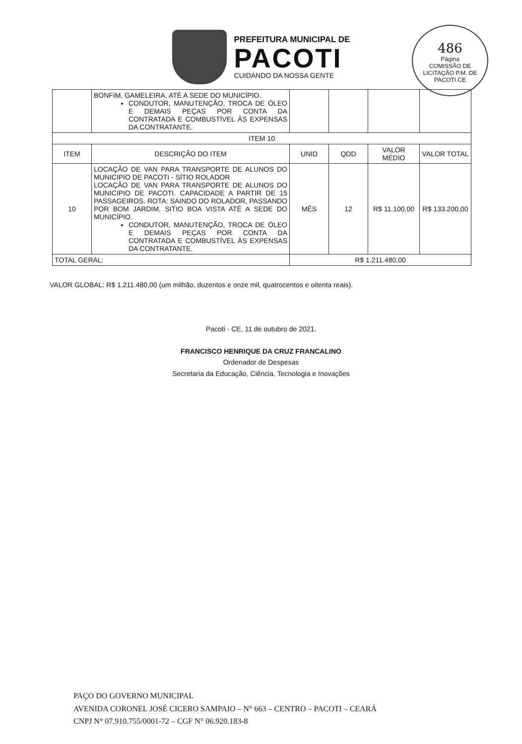PREFEITURA MUNICIPAL DE
PACOTI
CUIDANDO DA NOSSA GENTE
486
Página
COMISSÃO DE LICITAÇÃO P.M. DE PACOTI CE
| | BONFIM, GAMELEIRA, ATÉ A SEDE DO MUNICÍPIO. CONDUTOR, MANUTENÇÃO, TROCA DE ÓLEO E DEMAIS PEÇAS POR CONTA DA CONTRATADA E COMBUSTÍVEL ÀS EXPENSAS DA CONTRATANTE. | | | | |
| ITEM 10 | | | | | |
| ITEM | DESCRIÇÃO DO ITEM | UNID | QDD | VALOR MÉDIO | VALOR TOTAL |
| 10 | LOCAÇÃO DE VAN PARA TRANSPORTE DE ALUNOS DO MUNICIPIO DE PACOTI - SÍTIO ROLADOR LOCAÇÃO DE VAN PARA TRANSPORTE DE ALUNOS DO MUNICIPIO DE PACOTI. CAPACIDADE A PARTIR DE 15 PASSAGEIROS. ROTA: SAINDO DO ROLADOR, PASSANDO POR BOM JARDIM, SITIO BOA VISTA ATÉ A SEDE DO MUNICÍPIO. CONDUTOR, MANUTENÇÃO, TROCA DE ÓLEO E DEMAIS PEÇAS POR CONTA DA CONTRATADA E COMBUSTÍVEL ÀS EXPENSAS DA CONTRATANTE. | MÊS | 12 | R$ 11.100,00 | R$ 133.200,00 |
| TOTAL GERAL: | | R$ 1.211.480,00 | | | |
VALOR GLOBAL: R$ 1.211.480,00 (um milhão, duzentos e onze mil, quatrocentos e oitenta reais).
Pacoti - CE, 11 de outubro de 2021.
FRANCISCO HENRIQUE DA CRUZ FRANCALINO
Ordenador de Despesas
Secretaria da Educação, Ciência, Tecnologia e Inovações
PAÇO DO GOVERNO MUNICIPAL
AVENIDA CORONEL JOSÉ CICERO SAMPAIO – N° 663 – CENTRO – PACOTI – CEARÁ
CNPJ N° 07.910.755/0001-72 – CGF N° 06.920.183-8